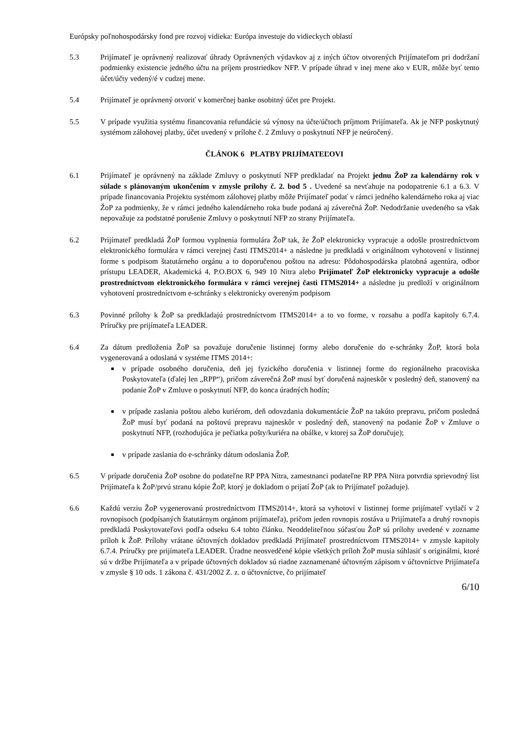Európsky poľnohospodársky fond pre rozvoj vidieka: Európa investuje do vidieckych oblastí
5.3 Prijímateľ je oprávnený realizovať úhrady Oprávnených výdavkov aj z iných účtov otvorených Prijímateľom pri dodržaní podmienky existencie jedného účtu na príjem prostriedkov NFP. V prípade úhrad v inej mene ako v EUR, môže byť tento účet/účty vedený/é v cudzej mene.
5.4 Prijímateľ je oprávnený otvoriť v komerčnej banke osobitný účet pre Projekt.
5.5 V prípade využitia systému financovania refundácie sú výnosy na účte/účtoch príjmom Prijímateľa. Ak je NFP poskytnutý systémom zálohovej platby, účet uvedený v prílohe č. 2 Zmluvy o poskytnutí NFP je neúročený.
ČLÁNOK 6 PLATBY PRIJÍMATEĽOVI
6.1 Prijímateľ je oprávnený na základe Zmluvy o poskytnutí NFP predkladať na Projekt jednu ŽoP za kalendárny rok v súlade s plánovaným ukončením v zmysle prílohy č. 2. bod 5 . Uvedené sa nevťahuje na podopatrenie 6.1 a 6.3. V prípade financovania Projektu systémom zálohovej platby môže Prijímateľ podať v rámci jedného kalendárneho roka aj viac ŽoP za podmienky, že v rámci jedného kalendárneho roka bude podaná aj záverečná ŽoP. Nedodržanie uvedeného sa však nepovažuje za podstatné porušenie Zmluvy o poskytnutí NFP zo strany Prijímateľa.
6.2 Prijímateľ predkladá ŽoP formou vyplnenia formulára ŽoP tak, že ŽoP elektronicky vypracuje a odošle prostredníctvom elektronického formulára v rámci verejnej časti ITMS2014+ a následne ju predkladá v originálnom vyhotovení v listinnej forme s podpisom štatutárneho orgánu a to doporučenou poštou na adresu: Pôdohospodárska platobná agentúra, odbor prístupu LEADER, Akademická 4, P.O.BOX 6, 949 10 Nitra alebo Prijímateľ ŽoP elektronicky vypracuje a odošle prostredníctvom elektronického formulára v rámci verejnej časti ITMS2014+ a následne ju predloží v originálnom vyhotovení prostredníctvom e-schránky s elektronicky overeným podpisom
6.3 Povinné prílohy k ŽoP sa predkladajú prostredníctvom ITMS2014+ a to vo forme, v rozsahu a podľa kapitoly 6.7.4. Príručky pre prijímateľa LEADER.
6.4 Za dátum predloženia ŽoP sa považuje doručenie listinnej formy alebo doručenie do e-schránky ŽoP, ktorá bola vygenerovaná a odoslaná v systéme ITMS 2014+:
v prípade osobného doručenia, deň jej fyzického doručenia v listinnej forme do regionálneho pracoviska Poskytovateľa (ďalej len „RPP“), pričom záverečná ŽoP musí byť doručená najneskôr v posledný deň, stanovený na podanie ŽoP v Zmluve o poskytnutí NFP, do konca úradných hodín;
v prípade zaslania poštou alebo kuriérom, deň odovzdania dokumentácie ŽoP na takúto prepravu, pričom posledná ŽoP musí byť podaná na poštovú prepravu najneskôr v posledný deň, stanovený na podanie ŽoP v Zmluve o poskytnutí NFP, (rozhodujúca je pečiatka pošty/kuriéra na obálke, v ktorej sa ŽoP doručuje);
v prípade zaslania do e-schránky dátum odoslania ŽoP.
6.5 V prípade doručenia ŽoP osobne do podateľne RP PPA Nitra, zamestnanci podateľne RP PPA Nitra potvrdia sprievodný list Prijímateľa k ŽoP/prvú stranu kópie ŽoP, ktorý je dokladom o prijatí ŽoP (ak to Prijímateľ požaduje).
6.6 Každú verziu ŽoP vygenerovanú prostredníctvom ITMS2014+, ktorá sa vyhotoví v listinnej forme prijímateľ vytlačí v 2 rovnopisoch (podpísaných štatutárnym orgánom prijímateľa), pričom jeden rovnopis zostáva u Prijímateľa a druhý rovnopis predkladá Poskytovateľovi podľa odseku 6.4 tohto článku. Neoddeliteľnou súčasťou ŽoP sú prílohy uvedené v zozname príloh k ŽoP. Prílohy vrátane účtovných dokladov predkladá Prijímateľ prostredníctvom ITMS2014+ v zmysle kapitoly 6.7.4. Príručky pre prijímateľa LEADER. Úradne neosvedčené kópie všetkých príloh ŽoP musia súhlasiť s originálmi, ktoré sú v držbe Prijímateľa a v prípade účtovných dokladov sú riadne zaznamenané účtovným zápisom v účtovníctve Prijímateľa v zmysle § 10 ods. 1 zákona č. 431/2002 Z. z. o účtovníctve, čo prijímateľ
6/10